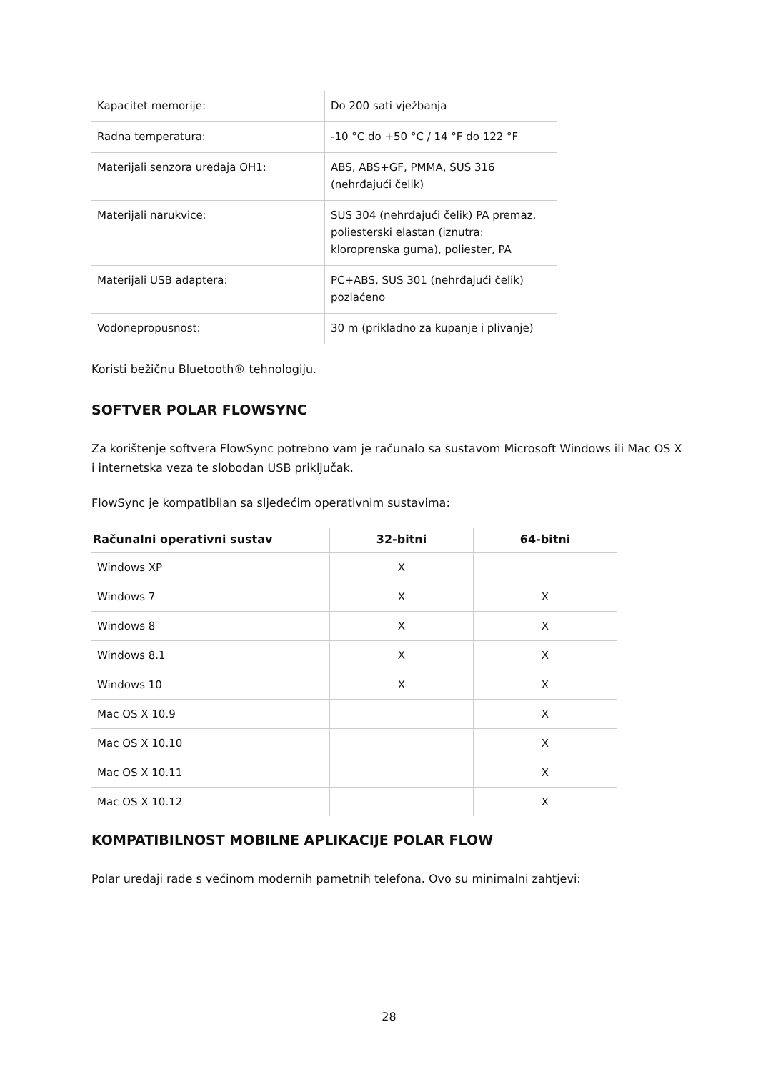| Kapacitet memorije: | Do 200 sati vježbanja |
| Radna temperatura: | -10 °C do +50 °C / 14 °F do 122 °F |
| Materijali senzora uređaja OH1: | ABS, ABS+GF, PMMA, SUS 316 (nehrđajući čelik) |
| Materijali narukvice: | SUS 304 (nehrđajući čelik) PA premaz, poliesterski elastan (iznutra: kloroprenska guma), poliester, PA |
| Materijali USB adaptera: | PC+ABS, SUS 301 (nehrđajući čelik) pozlaćeno |
| Vodonepropusnost: | 30 m (prikladno za kupanje i plivanje) |
Koristi bežičnu Bluetooth® tehnologiju.
SOFTVER POLAR FLOWSYNC
Za korištenje softvera FlowSync potrebno vam je računalo sa sustavom Microsoft Windows ili Mac OS X i internetska veza te slobodan USB priključak.
FlowSync je kompatibilan sa sljedećim operativnim sustavima:
| Računalni operativni sustav | 32-bitni | 64-bitni |
| --- | --- | --- |
| Windows XP | X | |
| Windows 7 | X | X |
| Windows 8 | X | X |
| Windows 8.1 | X | X |
| Windows 10 | X | X |
| Mac OS X 10.9 | | X |
| Mac OS X 10.10 | | X |
| Mac OS X 10.11 | | X |
| Mac OS X 10.12 | | X |
KOMPATIBILNOST MOBILNE APLIKACIJE POLAR FLOW
Polar uređaji rade s većinom modernih pametnih telefona. Ovo su minimalni zahtjevi:
28